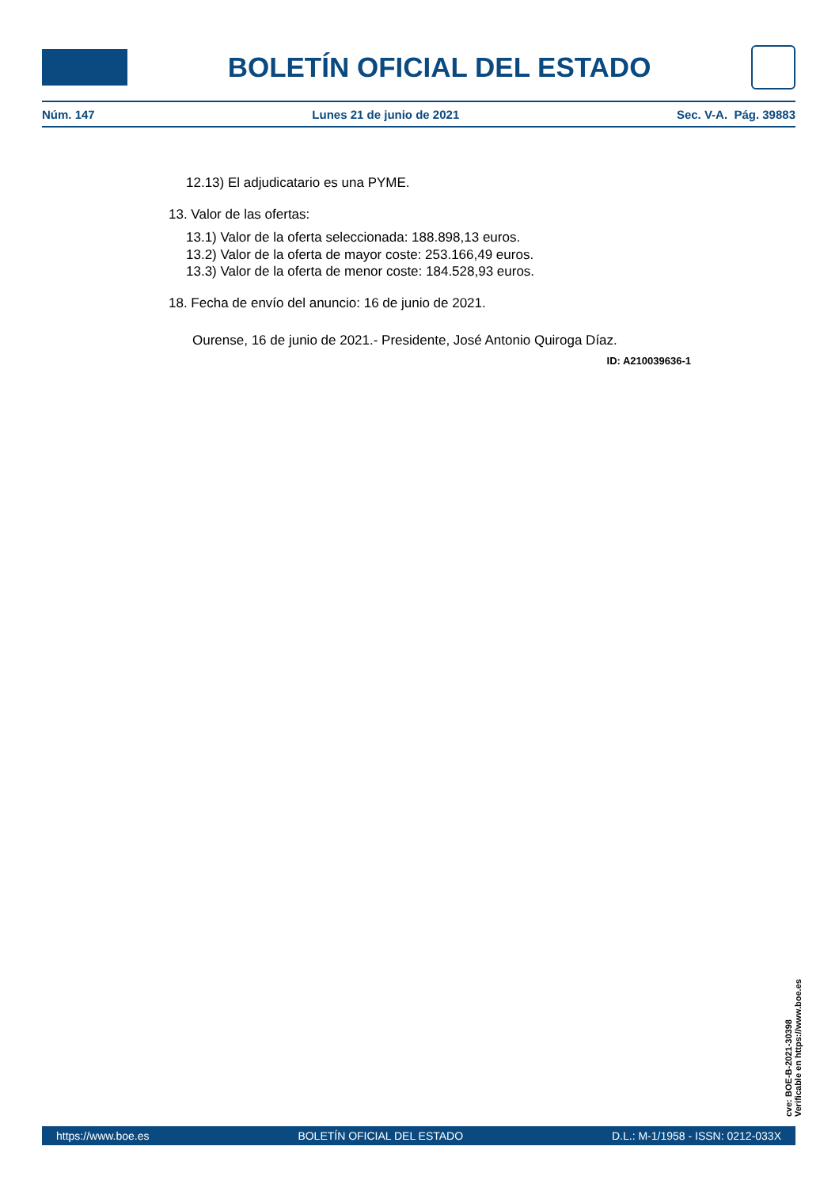BOLETÍN OFICIAL DEL ESTADO
Núm. 147 Lunes 21 de junio de 2021 Sec. V-A. Pág. 39883
12.13) El adjudicatario es una PYME.
13. Valor de las ofertas:
13.1) Valor de la oferta seleccionada: 188.898,13 euros.
13.2) Valor de la oferta de mayor coste: 253.166,49 euros.
13.3) Valor de la oferta de menor coste: 184.528,93 euros.
18. Fecha de envío del anuncio: 16 de junio de 2021.
Ourense, 16 de junio de 2021.- Presidente, José Antonio Quiroga Díaz.
ID: A210039636-1
cve: BOE-B-2021-30398
Verificable en https://www.boe.es
https://www.boe.es BOLETÍN OFICIAL DEL ESTADO D.L.: M-1/1958 - ISSN: 0212-033X